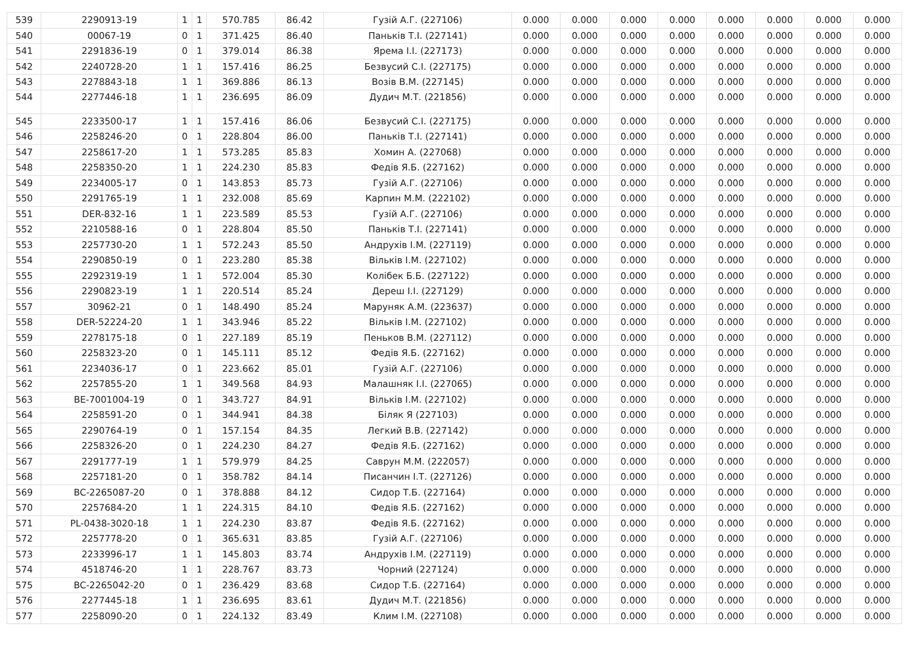| 539 | 2290913-19 | 1 | 1 | 570.785 | 86.42 | Гузій А.Г. (227106) | 0.000 | 0.000 | 0.000 | 0.000 | 0.000 | 0.000 | 0.000 | 0.000 |
| 540 | 00067-19 | 0 | 1 | 371.425 | 86.40 | Паньків Т.І. (227141) | 0.000 | 0.000 | 0.000 | 0.000 | 0.000 | 0.000 | 0.000 | 0.000 |
| 541 | 2291836-19 | 0 | 1 | 379.014 | 86.38 | Ярема І.І. (227173) | 0.000 | 0.000 | 0.000 | 0.000 | 0.000 | 0.000 | 0.000 | 0.000 |
| 542 | 2240728-20 | 1 | 1 | 157.416 | 86.25 | Безвусий С.І. (227175) | 0.000 | 0.000 | 0.000 | 0.000 | 0.000 | 0.000 | 0.000 | 0.000 |
| 543 | 2278843-18 | 1 | 1 | 369.886 | 86.13 | Возів В.М. (227145) | 0.000 | 0.000 | 0.000 | 0.000 | 0.000 | 0.000 | 0.000 | 0.000 |
| 544 | 2277446-18 | 1 | 1 | 236.695 | 86.09 | Дудич М.Т. (221856) | 0.000 | 0.000 | 0.000 | 0.000 | 0.000 | 0.000 | 0.000 | 0.000 |
| 545 | 2233500-17 | 1 | 1 | 157.416 | 86.06 | Безвусий С.І. (227175) | 0.000 | 0.000 | 0.000 | 0.000 | 0.000 | 0.000 | 0.000 | 0.000 |
| 546 | 2258246-20 | 0 | 1 | 228.804 | 86.00 | Паньків Т.І. (227141) | 0.000 | 0.000 | 0.000 | 0.000 | 0.000 | 0.000 | 0.000 | 0.000 |
| 547 | 2258617-20 | 1 | 1 | 573.285 | 85.83 | Хомин А. (227068) | 0.000 | 0.000 | 0.000 | 0.000 | 0.000 | 0.000 | 0.000 | 0.000 |
| 548 | 2258350-20 | 1 | 1 | 224.230 | 85.83 | Федів Я.Б. (227162) | 0.000 | 0.000 | 0.000 | 0.000 | 0.000 | 0.000 | 0.000 | 0.000 |
| 549 | 2234005-17 | 0 | 1 | 143.853 | 85.73 | Гузій А.Г. (227106) | 0.000 | 0.000 | 0.000 | 0.000 | 0.000 | 0.000 | 0.000 | 0.000 |
| 550 | 2291765-19 | 1 | 1 | 232.008 | 85.69 | Карпин М.М. (222102) | 0.000 | 0.000 | 0.000 | 0.000 | 0.000 | 0.000 | 0.000 | 0.000 |
| 551 | DER-832-16 | 1 | 1 | 223.589 | 85.53 | Гузій А.Г. (227106) | 0.000 | 0.000 | 0.000 | 0.000 | 0.000 | 0.000 | 0.000 | 0.000 |
| 552 | 2210588-16 | 0 | 1 | 228.804 | 85.50 | Паньків Т.І. (227141) | 0.000 | 0.000 | 0.000 | 0.000 | 0.000 | 0.000 | 0.000 | 0.000 |
| 553 | 2257730-20 | 1 | 1 | 572.243 | 85.50 | Андрухів І.М. (227119) | 0.000 | 0.000 | 0.000 | 0.000 | 0.000 | 0.000 | 0.000 | 0.000 |
| 554 | 2290850-19 | 0 | 1 | 223.280 | 85.38 | Вільків І.М. (227102) | 0.000 | 0.000 | 0.000 | 0.000 | 0.000 | 0.000 | 0.000 | 0.000 |
| 555 | 2292319-19 | 1 | 1 | 572.004 | 85.30 | Колібек Б.Б. (227122) | 0.000 | 0.000 | 0.000 | 0.000 | 0.000 | 0.000 | 0.000 | 0.000 |
| 556 | 2290823-19 | 1 | 1 | 220.514 | 85.24 | Дереш І.І. (227129) | 0.000 | 0.000 | 0.000 | 0.000 | 0.000 | 0.000 | 0.000 | 0.000 |
| 557 | 30962-21 | 0 | 1 | 148.490 | 85.24 | Маруняк А.М. (223637) | 0.000 | 0.000 | 0.000 | 0.000 | 0.000 | 0.000 | 0.000 | 0.000 |
| 558 | DER-52224-20 | 1 | 1 | 343.946 | 85.22 | Вільків І.М. (227102) | 0.000 | 0.000 | 0.000 | 0.000 | 0.000 | 0.000 | 0.000 | 0.000 |
| 559 | 2278175-18 | 0 | 1 | 227.189 | 85.19 | Пеньков В.М. (227112) | 0.000 | 0.000 | 0.000 | 0.000 | 0.000 | 0.000 | 0.000 | 0.000 |
| 560 | 2258323-20 | 0 | 1 | 145.111 | 85.12 | Федів Я.Б. (227162) | 0.000 | 0.000 | 0.000 | 0.000 | 0.000 | 0.000 | 0.000 | 0.000 |
| 561 | 2234036-17 | 0 | 1 | 223.662 | 85.01 | Гузій А.Г. (227106) | 0.000 | 0.000 | 0.000 | 0.000 | 0.000 | 0.000 | 0.000 | 0.000 |
| 562 | 2257855-20 | 1 | 1 | 349.568 | 84.93 | Малашняк І.І. (227065) | 0.000 | 0.000 | 0.000 | 0.000 | 0.000 | 0.000 | 0.000 | 0.000 |
| 563 | BE-7001004-19 | 0 | 1 | 343.727 | 84.91 | Вільків І.М. (227102) | 0.000 | 0.000 | 0.000 | 0.000 | 0.000 | 0.000 | 0.000 | 0.000 |
| 564 | 2258591-20 | 0 | 1 | 344.941 | 84.38 | Біляк Я (227103) | 0.000 | 0.000 | 0.000 | 0.000 | 0.000 | 0.000 | 0.000 | 0.000 |
| 565 | 2290764-19 | 0 | 1 | 157.154 | 84.35 | Легкий В.В. (227142) | 0.000 | 0.000 | 0.000 | 0.000 | 0.000 | 0.000 | 0.000 | 0.000 |
| 566 | 2258326-20 | 0 | 1 | 224.230 | 84.27 | Федів Я.Б. (227162) | 0.000 | 0.000 | 0.000 | 0.000 | 0.000 | 0.000 | 0.000 | 0.000 |
| 567 | 2291777-19 | 1 | 1 | 579.979 | 84.25 | Саврун М.М. (222057) | 0.000 | 0.000 | 0.000 | 0.000 | 0.000 | 0.000 | 0.000 | 0.000 |
| 568 | 2257181-20 | 0 | 1 | 358.782 | 84.14 | Писанчин І.Т. (227126) | 0.000 | 0.000 | 0.000 | 0.000 | 0.000 | 0.000 | 0.000 | 0.000 |
| 569 | BC-2265087-20 | 0 | 1 | 378.888 | 84.12 | Сидор Т.Б. (227164) | 0.000 | 0.000 | 0.000 | 0.000 | 0.000 | 0.000 | 0.000 | 0.000 |
| 570 | 2257684-20 | 1 | 1 | 224.315 | 84.10 | Федів Я.Б. (227162) | 0.000 | 0.000 | 0.000 | 0.000 | 0.000 | 0.000 | 0.000 | 0.000 |
| 571 | PL-0438-3020-18 | 1 | 1 | 224.230 | 83.87 | Федів Я.Б. (227162) | 0.000 | 0.000 | 0.000 | 0.000 | 0.000 | 0.000 | 0.000 | 0.000 |
| 572 | 2257778-20 | 0 | 1 | 365.631 | 83.85 | Гузій А.Г. (227106) | 0.000 | 0.000 | 0.000 | 0.000 | 0.000 | 0.000 | 0.000 | 0.000 |
| 573 | 2233996-17 | 1 | 1 | 145.803 | 83.74 | Андрухів І.М. (227119) | 0.000 | 0.000 | 0.000 | 0.000 | 0.000 | 0.000 | 0.000 | 0.000 |
| 574 | 4518746-20 | 1 | 1 | 228.767 | 83.73 | Чорний (227124) | 0.000 | 0.000 | 0.000 | 0.000 | 0.000 | 0.000 | 0.000 | 0.000 |
| 575 | BC-2265042-20 | 0 | 1 | 236.429 | 83.68 | Сидор Т.Б. (227164) | 0.000 | 0.000 | 0.000 | 0.000 | 0.000 | 0.000 | 0.000 | 0.000 |
| 576 | 2277445-18 | 1 | 1 | 236.695 | 83.61 | Дудич М.Т. (221856) | 0.000 | 0.000 | 0.000 | 0.000 | 0.000 | 0.000 | 0.000 | 0.000 |
| 577 | 2258090-20 | 0 | 1 | 224.132 | 83.49 | Клим І.М. (227108) | 0.000 | 0.000 | 0.000 | 0.000 | 0.000 | 0.000 | 0.000 | 0.000 |